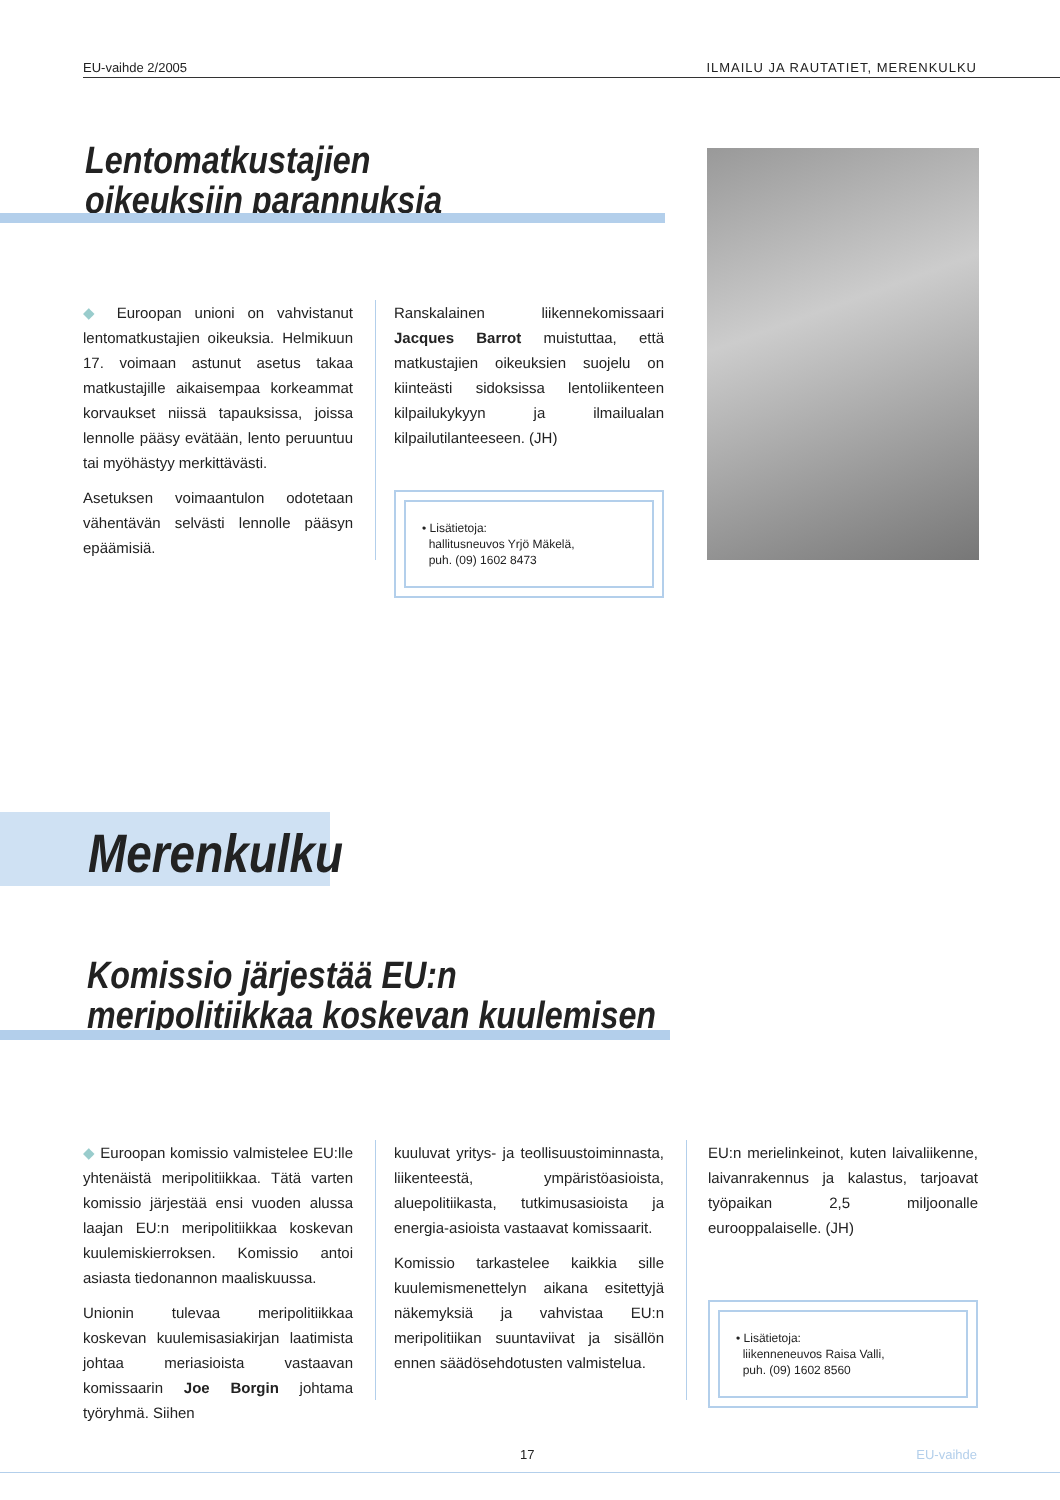EU-vaihde 2/2005 ILMAILU JA RAUTATIET, MERENKULKU
Lentomatkustajien
oikeuksiin parannuksia
◆ Euroopan unioni on vahvistanut lentomatkustajien oikeuksia. Helmikuun 17. voimaan astunut asetus takaa matkustajille aikaisempaa korkeammat korvaukset niissä tapauksissa, joissa lennolle pääsy evätään, lento peruuntuu tai myöhästyy merkittävästi.
Asetuksen voimaantulon odotetaan vähentävän selvästi lennolle pääsyn epäämisiä.
Ranskalainen liikennekomissaari Jacques Barrot muistuttaa, että matkustajien oikeuksien suojelu on kiinteästi sidoksissa lentoliikenteen kilpailukykyyn ja ilmailualan kilpailutilanteeseen. (JH)
• Lisätietoja:
hallitusneuvos Yrjö Mäkelä,
puh. (09) 1602 8473
Merenkulku
Komissio järjestää EU:n
meripolitiikkaa koskevan kuulemisen
◆ Euroopan komissio valmistelee EU:lle yhtenäistä meripolitiikkaa. Tätä varten komissio järjestää ensi vuoden alussa laajan EU:n meripolitiikkaa koskevan kuulemiskierroksen. Komissio antoi asiasta tiedonannon maaliskuussa.
Unionin tulevaa meripolitiikkaa koskevan kuulemisasiakirjan laatimista johtaa meriasioista vastaavan komissaarin Joe Borgin johtama työryhmä. Siihen
kuuluvat yritys- ja teollisuustoiminnasta, liikenteestä, ympäristöasioista, aluepolitiikasta, tutkimusasioista ja energia-asioista vastaavat komissaarit.
Komissio tarkastelee kaikkia sille kuulemismenettelyn aikana esitettyjä näkemyksiä ja vahvistaa EU:n meripolitiikan suuntaviivat ja sisällön ennen säädösehdotusten valmistelua.
EU:n merielinkeinot, kuten laivaliikenne, laivanrakennus ja kalastus, tarjoavat työpaikan 2,5 miljoonalle eurooppalaiselle. (JH)
• Lisätietoja:
liikenneneuvos Raisa Valli,
puh. (09) 1602 8560
17 EU-vaihde